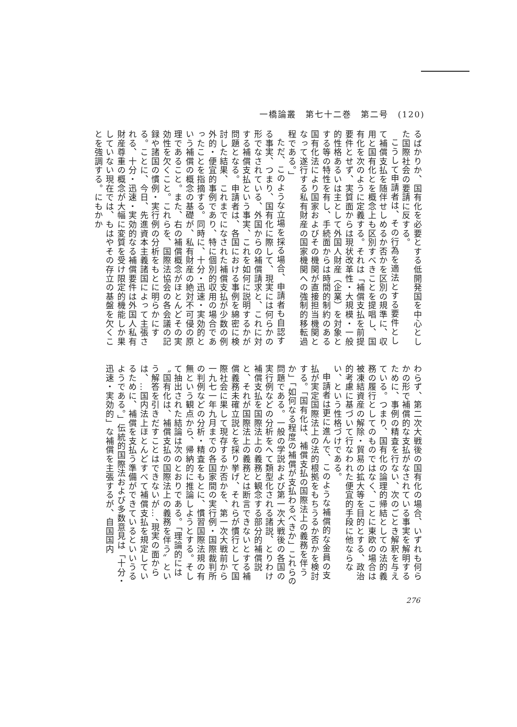一橋論叢　第七十二巻　第二号　(120)
るばかりか、国有化を必要とする低開発国を中心とした国際社会の要請に反する。
こうして申請者は、その行為を適法とする要件として補償支払を随伴せしめるか否かを区別の規準に、収用と国有化とを概念上も区別すべきことを提唱し、国有化を次のように定義する。それは「補償支払を前提要件とせず、実質面からは現状改革性・大規模・一般的性格あるいは主として外国人財産（企業）を対象とする等の特性を有し、手続面からは時間的制約のある国有化法により国家およびその機関が直接担当機関となって遂行する私有財産の国家機関への強制的移転過程である。」
ただ、このような立場を採る場合、申請者も自認する事実、つまり、国有化に際して、現実には何らかの形でなされている、外国からの補償請求と、これに対する補償支払という事実、これを如何に説明するかが問題となる。申請者は、各国における事例を綿密に検討した結果、これまでになされた補償支払が少数の例外的・便宜的事例であり、特に個別的収用の場合であったことを指摘する。同時に、十分・迅速・実効的という補償の概念の基礎が、私有財産の絶対不可侵の原理であること。また、右の補償概念がほとんどその実効性を欠くこと。これらを、国際法協会の各会議の記録や諸国の慣例・実行例の分析をもとに明らかにする。ことに、今日、先進資本主義諸国によって主張される、十分・迅速・実効的なる補償要件は外国人私有財産尊重の概念が大幅に変質を受け限定的機能しか果していない現在では、もはやその存立の基盤を欠くことを強調する。にもかか
わらず、第二次大戦後の国有化の場合、いずれも何らかの形で補償的な支払がなされている事実を解明するために、事例の精査を行ない、次のごとき解釈を与えている。つまり、国有化の論理的帰結としての法的義務の履行としてのものではなく、ことに東欧の場合は被凍結資産の解除・貿易の拡大等を目的とする、政治的考慮に基づいて行なわれた便宜的手段に他ならない、という性格づけである。
申請者は更に進んで、このような補償的な金員の支払が実定国際法上の法的根拠をもちうるか否かを検討する。「国有化は、補償支払の国際法上の義務を伴うか」「如何なる程度の補償が支払わるべきか」これらの問題である。一般の学説および第一次大戦後の各国の実行例などの分析をへて類型化される諸説、とりわけ補償支払を国際法上の義務と観念する部分的補償説と、それが国際法上の義務とは断言できないとする補償義務未確立説とを採り挙げ、それらが慣行として国際社会に果して現存するか否かを、第一次大戦前から一九七一年九月までの各国家間の実行例・国際裁判所の判例などの分析・精査をもとに、慣習国際法規の有無という観点から、帰納的に推論しようとする。そして抽出された結論は次のとおりである。「理論的には〝国有化は、補償支払の国際法上の義務を伴う〟という解答を引きだすことはできないが…、現実の面からは、…国内法上ほとんどすべて補償支払を規定しているために、補償を支払う準備ができているといいうるようである。」伝統的国際法および多数意見は「十分・迅速・実効的」な補償を主張するが、自国国内
276